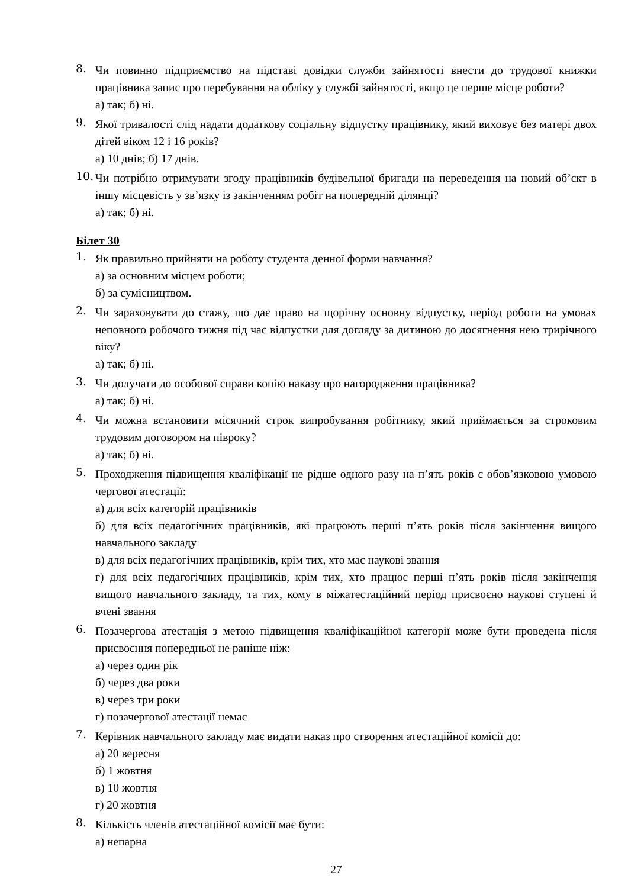8.
Чи повинно підприємство на підставі довідки служби зайнятості внести до трудової книжки працівника запис про перебування на обліку у службі зайнятості, якщо це перше місце роботи?
а) так; б) ні.
9.
Якої тривалості слід надати додаткову соціальну відпустку працівнику, який виховує без матері двох дітей віком 12 і 16 років?
а) 10 днів; б) 17 днів.
10.
Чи потрібно отримувати згоду працівників будівельної бригади на переведення на новий об’єкт в іншу місцевість у зв’язку із закінченням робіт на попередній ділянці?
а) так; б) ні.
Білет 30
1.
Як правильно прийняти на роботу студента денної форми навчання?
а) за основним місцем роботи;
б) за сумісництвом.
2.
Чи зараховувати до стажу, що дає право на щорічну основну відпустку, період роботи на умовах неповного робочого тижня під час відпустки для догляду за дитиною до досягнення нею трирічного віку?
а) так; б) ні.
3.
Чи долучати до особової справи копію наказу про нагородження працівника?
а) так; б) ні.
4.
Чи можна встановити місячний строк випробування робітнику, який приймається за строковим трудовим договором на півроку?
а) так; б) ні.
5.
Проходження підвищення кваліфікації не рідше одного разу на п’ять років є обов’язковою умовою чергової атестації:
а) для всіх категорій працівників
б) для всіх педагогічних працівників, які працюють перші п’ять років після закінчення вищого навчального закладу
в) для всіх педагогічних працівників, крім тих, хто має наукові звання
г) для всіх педагогічних працівників, крім тих, хто працює перші п’ять років після закінчення вищого навчального закладу, та тих, кому в міжатестаційний період присвоєно наукові ступені й вчені звання
6.
Позачергова атестація з метою підвищення кваліфікаційної категорії може бути проведена після присвоєння попередньої не раніше ніж:
а) через один рік
б) через два роки
в) через три роки
г) позачергової атестації немає
7.
Керівник навчального закладу має видати наказ про створення атестаційної комісії до:
а) 20 вересня
б) 1 жовтня
в) 10 жовтня
г) 20 жовтня
8.
Кількість членів атестаційної комісії має бути:
а) непарна
27